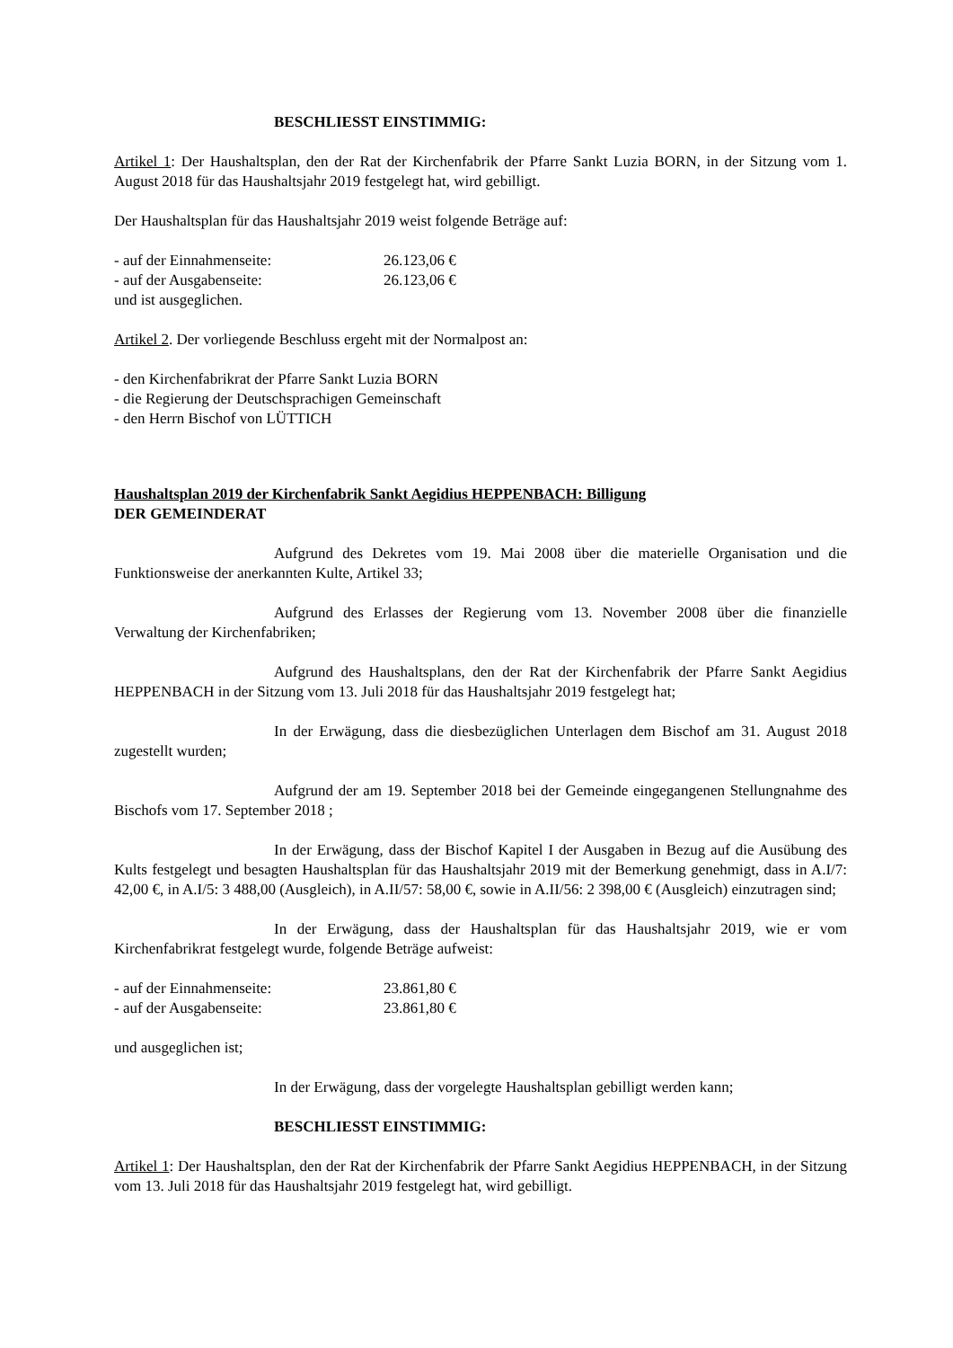BESCHLIESST EINSTIMMIG:
Artikel 1: Der Haushaltsplan, den der Rat der Kirchenfabrik der Pfarre Sankt Luzia BORN, in der Sitzung vom 1. August 2018 für das Haushaltsjahr 2019 festgelegt hat, wird gebilligt.
Der Haushaltsplan für das Haushaltsjahr 2019 weist folgende Beträge auf:
- auf der Einnahmenseite: 26.123,06 €
- auf der Ausgabenseite: 26.123,06 €
und ist ausgeglichen.
Artikel 2. Der vorliegende Beschluss ergeht mit der Normalpost an:
- den Kirchenfabrikrat der Pfarre Sankt Luzia BORN
- die Regierung der Deutschsprachigen Gemeinschaft
- den Herrn Bischof von LÜTTICH
Haushaltsplan 2019 der Kirchenfabrik Sankt Aegidius HEPPENBACH: Billigung
DER GEMEINDERAT
Aufgrund des Dekretes vom 19. Mai 2008 über die materielle Organisation und die Funktionsweise der anerkannten Kulte, Artikel 33;
Aufgrund des Erlasses der Regierung vom 13. November 2008 über die finanzielle Verwaltung der Kirchenfabriken;
Aufgrund des Haushaltsplans, den der Rat der Kirchenfabrik der Pfarre Sankt Aegidius HEPPENBACH in der Sitzung vom 13. Juli 2018 für das Haushaltsjahr 2019 festgelegt hat;
In der Erwägung, dass die diesbezüglichen Unterlagen dem Bischof am 31. August 2018 zugestellt wurden;
Aufgrund der am 19. September 2018 bei der Gemeinde eingegangenen Stellungnahme des Bischofs vom 17. September 2018 ;
In der Erwägung, dass der Bischof Kapitel I der Ausgaben in Bezug auf die Ausübung des Kults festgelegt und besagten Haushaltsplan für das Haushaltsjahr 2019 mit der Bemerkung genehmigt, dass in A.I/7: 42,00 €, in A.I/5: 3 488,00 (Ausgleich), in A.II/57: 58,00 €, sowie in A.II/56: 2 398,00 € (Ausgleich) einzutragen sind;
In der Erwägung, dass der Haushaltsplan für das Haushaltsjahr 2019, wie er vom Kirchenfabrikrat festgelegt wurde, folgende Beträge aufweist:
- auf der Einnahmenseite: 23.861,80 €
- auf der Ausgabenseite: 23.861,80 €
und ausgeglichen ist;
In der Erwägung, dass der vorgelegte Haushaltsplan gebilligt werden kann;
BESCHLIESST EINSTIMMIG:
Artikel 1: Der Haushaltsplan, den der Rat der Kirchenfabrik der Pfarre Sankt Aegidius HEPPENBACH, in der Sitzung vom 13. Juli 2018 für das Haushaltsjahr 2019 festgelegt hat, wird gebilligt.